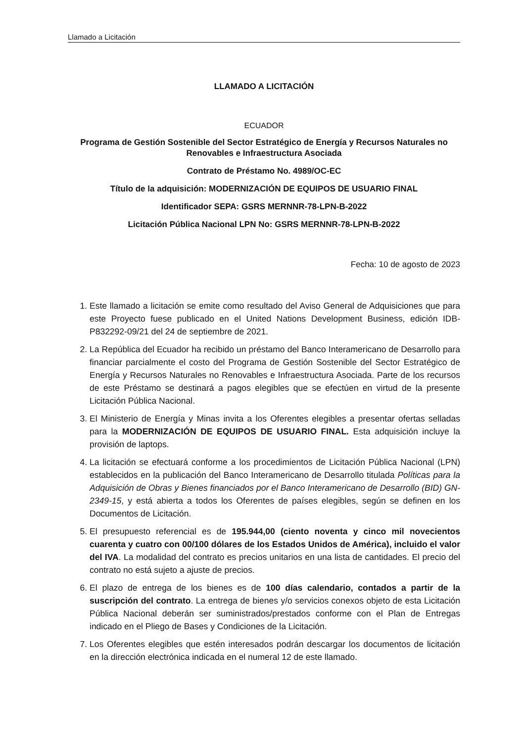Llamado a Licitación
LLAMADO A LICITACIÓN
ECUADOR
Programa de Gestión Sostenible del Sector Estratégico de Energía y Recursos Naturales no Renovables e Infraestructura Asociada
Contrato de Préstamo No. 4989/OC-EC
Título de la adquisición: MODERNIZACIÓN DE EQUIPOS DE USUARIO FINAL
Identificador SEPA: GSRS MERNNR-78-LPN-B-2022
Licitación Pública Nacional LPN No: GSRS MERNNR-78-LPN-B-2022
Fecha: 10 de agosto de 2023
1. Este llamado a licitación se emite como resultado del Aviso General de Adquisiciones que para este Proyecto fuese publicado en el United Nations Development Business, edición IDB-P832292-09/21 del 24 de septiembre de 2021.
2. La República del Ecuador ha recibido un préstamo del Banco Interamericano de Desarrollo para financiar parcialmente el costo del Programa de Gestión Sostenible del Sector Estratégico de Energía y Recursos Naturales no Renovables e Infraestructura Asociada. Parte de los recursos de este Préstamo se destinará a pagos elegibles que se efectúen en virtud de la presente Licitación Pública Nacional.
3. El Ministerio de Energía y Minas invita a los Oferentes elegibles a presentar ofertas selladas para la MODERNIZACIÓN DE EQUIPOS DE USUARIO FINAL. Esta adquisición incluye la provisión de laptops.
4. La licitación se efectuará conforme a los procedimientos de Licitación Pública Nacional (LPN) establecidos en la publicación del Banco Interamericano de Desarrollo titulada Políticas para la Adquisición de Obras y Bienes financiados por el Banco Interamericano de Desarrollo (BID) GN-2349-15, y está abierta a todos los Oferentes de países elegibles, según se definen en los Documentos de Licitación.
5. El presupuesto referencial es de 195.944,00 (ciento noventa y cinco mil novecientos cuarenta y cuatro con 00/100 dólares de los Estados Unidos de América), incluido el valor del IVA. La modalidad del contrato es precios unitarios en una lista de cantidades. El precio del contrato no está sujeto a ajuste de precios.
6. El plazo de entrega de los bienes es de 100 días calendario, contados a partir de la suscripción del contrato. La entrega de bienes y/o servicios conexos objeto de esta Licitación Pública Nacional deberán ser suministrados/prestados conforme con el Plan de Entregas indicado en el Pliego de Bases y Condiciones de la Licitación.
7. Los Oferentes elegibles que estén interesados podrán descargar los documentos de licitación en la dirección electrónica indicada en el numeral 12 de este llamado.